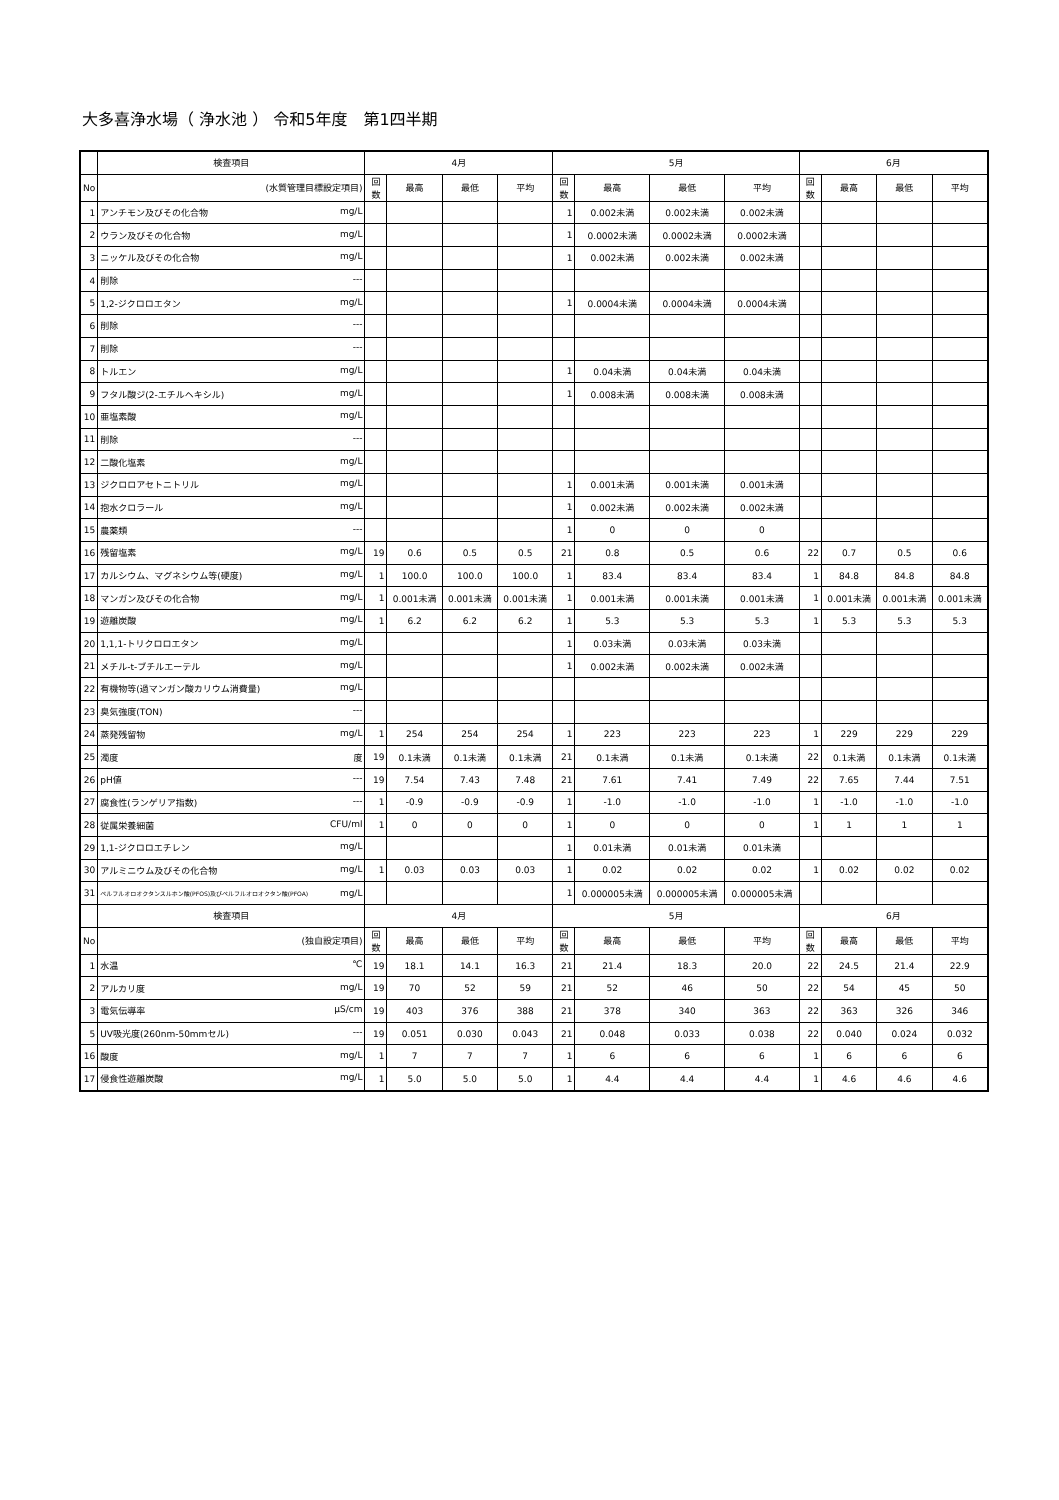大多喜浄水場（ 浄水池 ） 令和5年度　第1四半期
| | 検査項目 | 4月 | | | | 5月 | | | | 6月 | | | |
| --- | --- | --- | --- | --- | --- | --- | --- | --- | --- | --- | --- | --- | --- |
| No | (水質管理目標設定項目) | 回数 | 最高 | 最低 | 平均 | 回数 | 最高 | 最低 | 平均 | 回数 | 最高 | 最低 | 平均 |
| 1 | アンチモン及びその化合物 mg/L | | | | | 1 | 0.002未満 | 0.002未満 | 0.002未満 | | | | |
| 2 | ウラン及びその化合物 mg/L | | | | | 1 | 0.0002未満 | 0.0002未満 | 0.0002未満 | | | | |
| 3 | ニッケル及びその化合物 mg/L | | | | | 1 | 0.002未満 | 0.002未満 | 0.002未満 | | | | |
| 4 | 削除 --- | | | | | | | | | | | | |
| 5 | 1,2-ジクロロエタン mg/L | | | | | 1 | 0.0004未満 | 0.0004未満 | 0.0004未満 | | | | |
| 6 | 削除 --- | | | | | | | | | | | | |
| 7 | 削除 --- | | | | | | | | | | | | |
| 8 | トルエン mg/L | | | | | 1 | 0.04未満 | 0.04未満 | 0.04未満 | | | | |
| 9 | フタル酸ジ(2-エチルヘキシル) mg/L | | | | | 1 | 0.008未満 | 0.008未満 | 0.008未満 | | | | |
| 10 | 亜塩素酸 mg/L | | | | | | | | | | | | |
| 11 | 削除 --- | | | | | | | | | | | | |
| 12 | 二酸化塩素 mg/L | | | | | | | | | | | | |
| 13 | ジクロロアセトニトリル mg/L | | | | | 1 | 0.001未満 | 0.001未満 | 0.001未満 | | | | |
| 14 | 抱水クロラール mg/L | | | | | 1 | 0.002未満 | 0.002未満 | 0.002未満 | | | | |
| 15 | 農薬類 --- | | | | | 1 | 0 | 0 | 0 | | | | |
| 16 | 残留塩素 mg/L | 19 | 0.6 | 0.5 | 0.5 | 21 | 0.8 | 0.5 | 0.6 | 22 | 0.7 | 0.5 | 0.6 |
| 17 | カルシウム、マグネシウム等(硬度) mg/L | 1 | 100.0 | 100.0 | 100.0 | 1 | 83.4 | 83.4 | 83.4 | 1 | 84.8 | 84.8 | 84.8 |
| 18 | マンガン及びその化合物 mg/L | 1 | 0.001未満 | 0.001未満 | 0.001未満 | 1 | 0.001未満 | 0.001未満 | 0.001未満 | 1 | 0.001未満 | 0.001未満 | 0.001未満 |
| 19 | 遊離炭酸 mg/L | 1 | 6.2 | 6.2 | 6.2 | 1 | 5.3 | 5.3 | 5.3 | 1 | 5.3 | 5.3 | 5.3 |
| 20 | 1,1,1-トリクロロエタン mg/L | | | | | 1 | 0.03未満 | 0.03未満 | 0.03未満 | | | | |
| 21 | メチル-t-ブチルエーテル mg/L | | | | | 1 | 0.002未満 | 0.002未満 | 0.002未満 | | | | |
| 22 | 有機物等(過マンガン酸カリウム消費量) mg/L | | | | | | | | | | | | |
| 23 | 臭気強度(TON) --- | | | | | | | | | | | | |
| 24 | 蒸発残留物 mg/L | 1 | 254 | 254 | 254 | 1 | 223 | 223 | 223 | 1 | 229 | 229 | 229 |
| 25 | 濁度 度 | 19 | 0.1未満 | 0.1未満 | 0.1未満 | 21 | 0.1未満 | 0.1未満 | 0.1未満 | 22 | 0.1未満 | 0.1未満 | 0.1未満 |
| 26 | pH値 --- | 19 | 7.54 | 7.43 | 7.48 | 21 | 7.61 | 7.41 | 7.49 | 22 | 7.65 | 7.44 | 7.51 |
| 27 | 腐食性(ランゲリア指数) --- | 1 | -0.9 | -0.9 | -0.9 | 1 | -1.0 | -1.0 | -1.0 | 1 | -1.0 | -1.0 | -1.0 |
| 28 | 従属栄養細菌 CFU/ml | 1 | 0 | 0 | 0 | 1 | 0 | 0 | 0 | 1 | 1 | 1 | 1 |
| 29 | 1,1-ジクロロエチレン mg/L | | | | | 1 | 0.01未満 | 0.01未満 | 0.01未満 | | | | |
| 30 | アルミニウム及びその化合物 mg/L | 1 | 0.03 | 0.03 | 0.03 | 1 | 0.02 | 0.02 | 0.02 | 1 | 0.02 | 0.02 | 0.02 |
| 31 | ペルフルオロオクタンスルホン酸(PFOS)及びペルフルオロオクタン酸(PFOA) mg/L | | | | | 1 | 0.000005未満 | 0.000005未満 | 0.000005未満 | | | | |
| | 検査項目 | 4月 | | | | 5月 | | | | 6月 | | | |
| No | (独自設定項目) | 回数 | 最高 | 最低 | 平均 | 回数 | 最高 | 最低 | 平均 | 回数 | 最高 | 最低 | 平均 |
| 1 | 水温 ℃ | 19 | 18.1 | 14.1 | 16.3 | 21 | 21.4 | 18.3 | 20.0 | 22 | 24.5 | 21.4 | 22.9 |
| 2 | アルカリ度 mg/L | 19 | 70 | 52 | 59 | 21 | 52 | 46 | 50 | 22 | 54 | 45 | 50 |
| 3 | 電気伝導率 μS/cm | 19 | 403 | 376 | 388 | 21 | 378 | 340 | 363 | 22 | 363 | 326 | 346 |
| 5 | UV吸光度(260nm-50mmセル) --- | 19 | 0.051 | 0.030 | 0.043 | 21 | 0.048 | 0.033 | 0.038 | 22 | 0.040 | 0.024 | 0.032 |
| 16 | 酸度 mg/L | 1 | 7 | 7 | 7 | 1 | 6 | 6 | 6 | 1 | 6 | 6 | 6 |
| 17 | 侵食性遊離炭酸 mg/L | 1 | 5.0 | 5.0 | 5.0 | 1 | 4.4 | 4.4 | 4.4 | 1 | 4.6 | 4.6 | 4.6 |